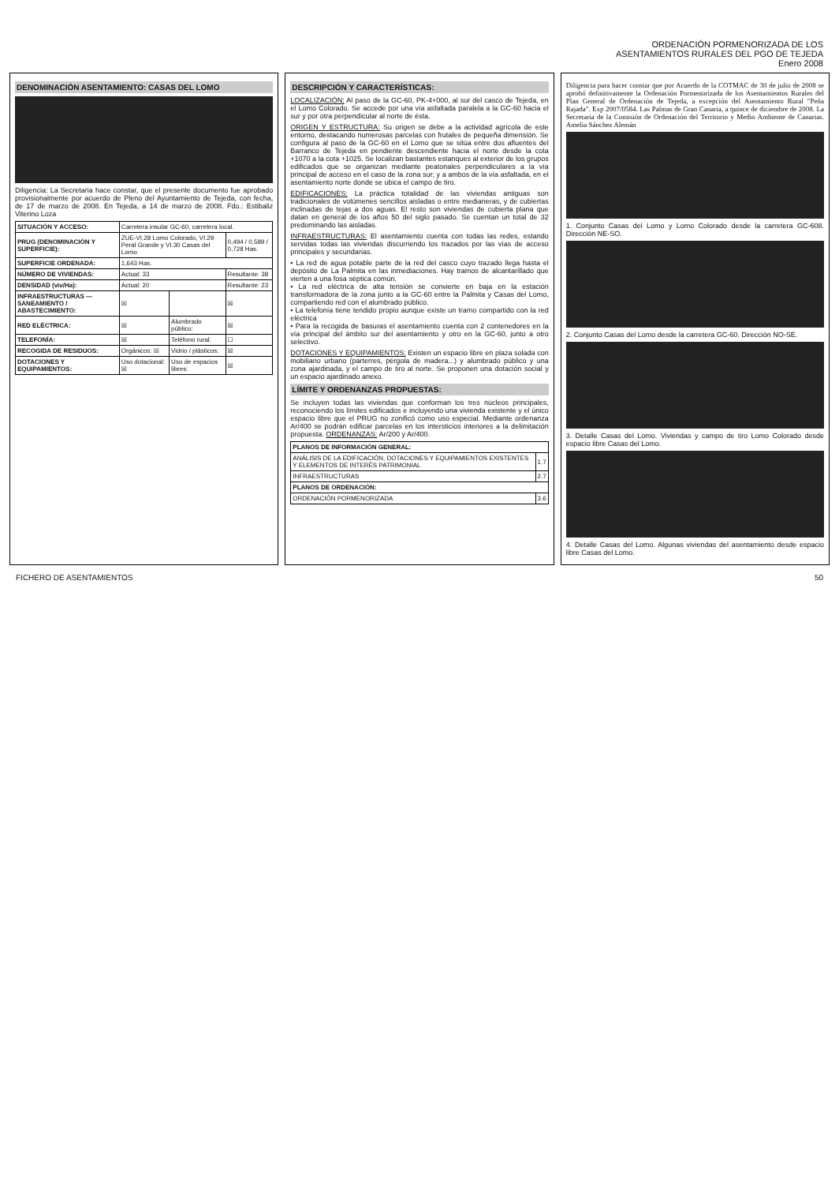ORDENACIÓN PORMENORIZADA DE LOS
ASENTAMIENTOS RURALES DEL PGO DE TEJEDA
Enero 2008
DENOMINACIÓN ASENTAMIENTO: CASAS DEL LOMO
Diligencia: La Secretaria hace constar, que el presente documento fue aprobado provisionalmente por acuerdo de Pleno del Ayuntamiento de Tejeda, con fecha, de 17 de marzo de 2008. En Tejeda, a 14 de marzo de 2008. Fdo.: Estibaliz Viterino Loza
| SITUACIÓN Y ACCESO: | Carretera insular GC-60, carretera local. | | |
| PRUG (DENOMINACIÓN Y SUPERFICIE): | ZUE-VI.28 Lomo Colorado, VI.29 Peral Grande y VI.30 Casas del Lomo | | 0,494 / 0,589 / 0,728 Has. |
| SUPERFICIE ORDENADA: | 1,643 Has. | | |
| NÚMERO DE VIVIENDAS: | Actual: 33 | | Resultante: 38 |
| DENSIDAD (viv/Ha): | Actual: 20 | | Resultante: 23 |
| INFRAESTRUCTURAS — SANEAMIENTO / ABASTECIMIENTO: | ☒ | | ☒ |
| RED ELÉCTRICA: | ☒ | Alumbrado público: | ☒ |
| TELEFONÍA: | ☒ | Teléfono rural: | ☐ |
| RECOGIDA DE RESIDUOS: | Orgánicos: ☒ | Vidrio / plásticos: | ☒ |
| DOTACIONES Y EQUIPAMIENTOS: | Uso dotacional: ☒ | Uso de espacios libres: | ☒ |
DESCRIPCIÓN Y CARACTERÍSTICAS:
LOCALIZACIÓN: Al paso de la GC-60, PK-4+000, al sur del casco de Tejeda, en el Lomo Colorado. Se accede por una vía asfaltada paralela a la GC-60 hacia el sur y por otra perpendicular al norte de ésta.
ORIGEN Y ESTRUCTURA: Su origen se debe a la actividad agrícola de este entorno, destacando numerosas parcelas con frutales de pequeña dimensión. Se configura al paso de la GC-60 en el Lomo que se sitúa entre dos afluentes del Barranco de Tejeda en pendiente descendiente hacia el norte desde la cota +1070 a la cota +1025. Se localizan bastantes estanques al exterior de los grupos edificados que se organizan mediante peatonales perpendiculares a la vía principal de acceso en el caso de la zona sur; y a ambos de la vía asfaltada, en el asentamiento norte donde se ubica el campo de tiro.
EDIFICACIONES: La práctica totalidad de las viviendas antiguas son tradicionales de volúmenes sencillos aisladas o entre medianeras, y de cubiertas inclinadas de tejas a dos aguas. El resto son viviendas de cubierta plana que datan en general de los años 50 del siglo pasado. Se cuentan un total de 32 predominando las aisladas.
INFRAESTRUCTURAS: El asentamiento cuenta con todas las redes, estando servidas todas las viviendas discurriendo los trazados por las vías de acceso principales y secundarias.
• La red de agua potable parte de la red del casco cuyo trazado llega hasta el depósito de La Palmita en las inmediaciones. Hay tramos de alcantarillado que vierten a una fosa séptica común.
• La red eléctrica de alta tensión se convierte en baja en la estación transformadora de la zona junto a la GC-60 entre la Palmita y Casas del Lomo, compartiendo red con el alumbrado público.
• La telefonía tiene tendido propio aunque existe un tramo compartido con la red eléctrica
• Para la recogida de basuras el asentamiento cuenta con 2 contenedores en la vía principal del ámbito sur del asentamiento y otro en la GC-60, junto a otro selectivo.
DOTACIONES Y EQUIPAMIENTOS: Existen un espacio libre en plaza solada con mobiliario urbano (parterres, pérgola de madera...) y alumbrado público y una zona ajardinada, y el campo de tiro al norte. Se proponen una dotación social y un espacio ajardinado anexo.
LÍMITE Y ORDENANZAS PROPUESTAS:
Se incluyen todas las viviendas que conforman los tres núcleos principales, reconociendo los límites edificados e incluyendo una vivienda existente y el único espacio libre que el PRUG no zonificó como uso especial. Mediante ordenanza Ar/400 se podrán edificar parcelas en los intersticios interiores a la delimitación propuesta. ORDENANZAS: Ar/200 y Ar/400.
| PLANOS DE INFORMACIÓN GENERAL: | |
| --- | --- |
| ANÁLISIS DE LA EDIFICACIÓN, DOTACIONES Y EQUIPAMIENTOS EXISTENTES Y ELEMENTOS DE INTERÉS PATRIMONIAL | 1.7 |
| INFRAESTRUCTURAS | 2.7 |
| PLANOS DE ORDENACIÓN: | |
| ORDENACIÓN PORMENORIZADA | 3.6 |
Diligencia para hacer constar que por Acuerdo de la COTMAC de 30 de julio de 2008 se aprobó definitivamente la Ordenación Pormenorizada de los Asentamientos Rurales del Plan General de Ordenación de Tejeda, a excepción del Asentamiento Rural "Peña Rajada". Exp 2007/0584. Las Palmas de Gran Canaria, a quince de diciembre de 2008. La Secretaria de la Comisión de Ordenación del Territorio y Medio Ambiente de Canarias. Amelia Sánchez Alemán
1. Conjunto Casas del Lomo y Lomo Colorado desde la carretera GC-608. Dirección NE-SO.
2. Conjunto Casas del Lomo desde la carretera GC-60. Dirección NO-SE.
3. Detalle Casas del Lomo. Viviendas y campo de tiro Lomo Colorado desde espacio libre Casas del Lomo.
4. Detalle Casas del Lomo. Algunas viviendas del asentamiento desde espacio libre Casas del Lomo.
FICHERO DE ASENTAMIENTOS 50